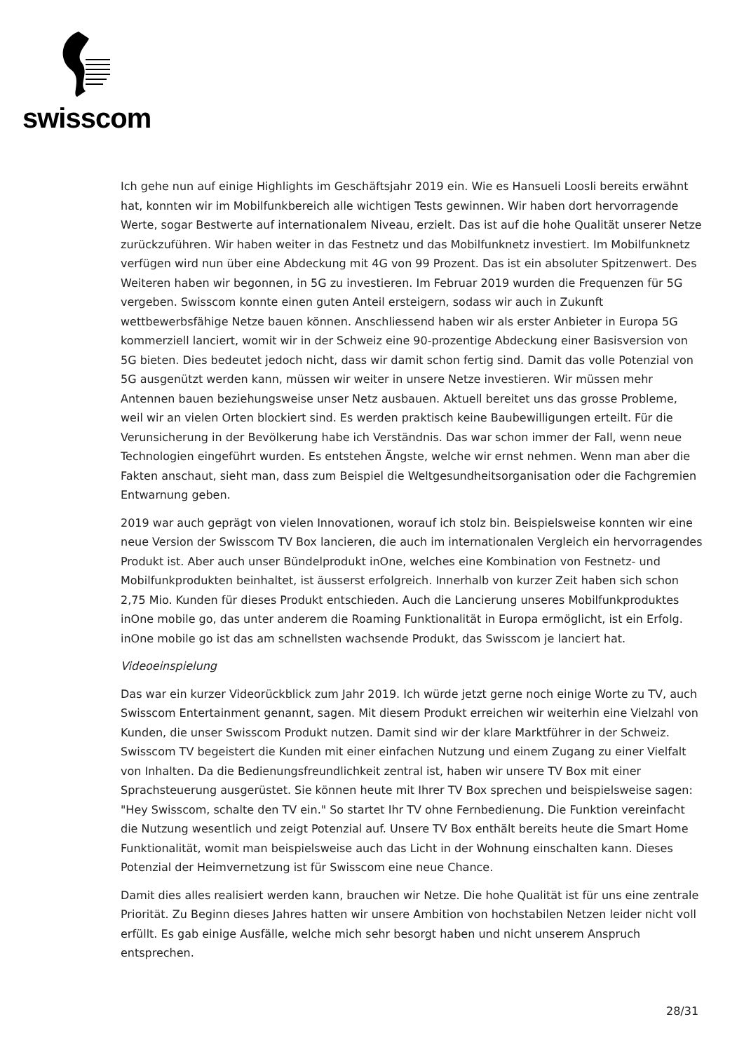swisscom
Ich gehe nun auf einige Highlights im Geschäftsjahr 2019 ein. Wie es Hansueli Loosli bereits erwähnt hat, konnten wir im Mobilfunkbereich alle wichtigen Tests gewinnen. Wir haben dort hervorragende Werte, sogar Bestwerte auf internationalem Niveau, erzielt. Das ist auf die hohe Qualität unserer Netze zurückzuführen. Wir haben weiter in das Festnetz und das Mobilfunknetz investiert. Im Mobilfunknetz verfügen wird nun über eine Abdeckung mit 4G von 99 Prozent. Das ist ein absoluter Spitzenwert. Des Weiteren haben wir begonnen, in 5G zu investieren. Im Februar 2019 wurden die Frequenzen für 5G vergeben. Swisscom konnte einen guten Anteil ersteigern, sodass wir auch in Zukunft wettbewerbsfähige Netze bauen können. Anschliessend haben wir als erster Anbieter in Europa 5G kommerziell lanciert, womit wir in der Schweiz eine 90-prozentige Abdeckung einer Basisversion von 5G bieten. Dies bedeutet jedoch nicht, dass wir damit schon fertig sind. Damit das volle Potenzial von 5G ausgenützt werden kann, müssen wir weiter in unsere Netze investieren. Wir müssen mehr Antennen bauen beziehungsweise unser Netz ausbauen. Aktuell bereitet uns das grosse Probleme, weil wir an vielen Orten blockiert sind. Es werden praktisch keine Baubewilligungen erteilt. Für die Verunsicherung in der Bevölkerung habe ich Verständnis. Das war schon immer der Fall, wenn neue Technologien eingeführt wurden. Es entstehen Ängste, welche wir ernst nehmen. Wenn man aber die Fakten anschaut, sieht man, dass zum Beispiel die Weltgesundheitsorganisation oder die Fachgremien Entwarnung geben.
2019 war auch geprägt von vielen Innovationen, worauf ich stolz bin. Beispielsweise konnten wir eine neue Version der Swisscom TV Box lancieren, die auch im internationalen Vergleich ein hervorragendes Produkt ist. Aber auch unser Bündelprodukt inOne, welches eine Kombination von Festnetz- und Mobilfunkprodukten beinhaltet, ist äusserst erfolgreich. Innerhalb von kurzer Zeit haben sich schon 2,75 Mio. Kunden für dieses Produkt entschieden. Auch die Lancierung unseres Mobilfunkproduktes inOne mobile go, das unter anderem die Roaming Funktionalität in Europa ermöglicht, ist ein Erfolg. inOne mobile go ist das am schnellsten wachsende Produkt, das Swisscom je lanciert hat.
Videoeinspielung
Das war ein kurzer Videorückblick zum Jahr 2019. Ich würde jetzt gerne noch einige Worte zu TV, auch Swisscom Entertainment genannt, sagen. Mit diesem Produkt erreichen wir weiterhin eine Vielzahl von Kunden, die unser Swisscom Produkt nutzen. Damit sind wir der klare Marktführer in der Schweiz. Swisscom TV begeistert die Kunden mit einer einfachen Nutzung und einem Zugang zu einer Vielfalt von Inhalten. Da die Bedienungsfreundlichkeit zentral ist, haben wir unsere TV Box mit einer Sprachsteuerung ausgerüstet. Sie können heute mit Ihrer TV Box sprechen und beispielsweise sagen: "Hey Swisscom, schalte den TV ein." So startet Ihr TV ohne Fernbedienung. Die Funktion vereinfacht die Nutzung wesentlich und zeigt Potenzial auf. Unsere TV Box enthält bereits heute die Smart Home Funktionalität, womit man beispielsweise auch das Licht in der Wohnung einschalten kann. Dieses Potenzial der Heimvernetzung ist für Swisscom eine neue Chance.
Damit dies alles realisiert werden kann, brauchen wir Netze. Die hohe Qualität ist für uns eine zentrale Priorität. Zu Beginn dieses Jahres hatten wir unsere Ambition von hochstabilen Netzen leider nicht voll erfüllt. Es gab einige Ausfälle, welche mich sehr besorgt haben und nicht unserem Anspruch entsprechen.
28/31